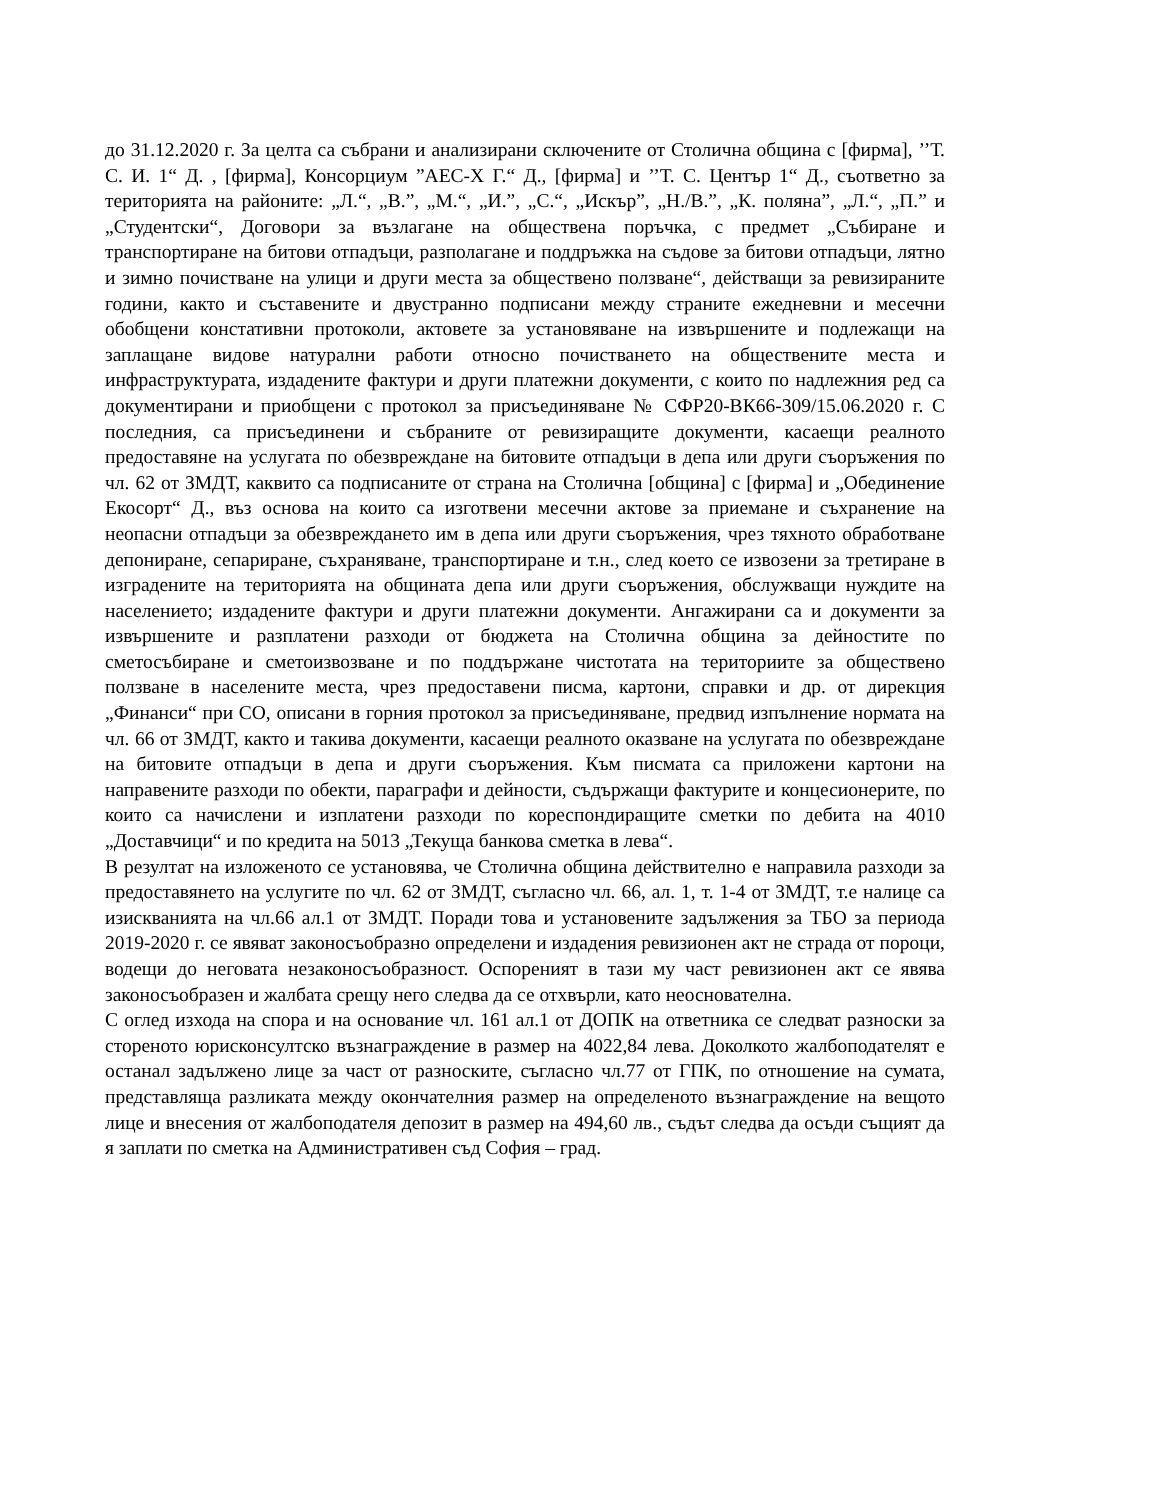до 31.12.2020 г. За целта са събрани и анализирани сключените от Столична община с [фирма], ’’Т. С. И. 1“ Д. , [фирма], Консорциум ”АЕС-Х Г.“ Д., [фирма] и ’’Т. С. Център 1“ Д., съответно за територията на районите: „Л.“, „В.”, „М.“, „И.”, „С.“, „Искър”, „Н./В.”, „К. поляна”, „Л.“, „П.” и „Студентски“, Договори за възлагане на обществена поръчка, с предмет „Събиране и транспортиране на битови отпадъци, разполагане и поддръжка на съдове за битови отпадъци, лятно и зимно почистване на улици и други места за обществено ползване“, действащи за ревизираните години, както и съставените и двустранно подписани между страните ежедневни и месечни обобщени констативни протоколи, актовете за установяване на извършените и подлежащи на заплащане видове натурални работи относно почистването на обществените места и инфраструктурата, издадените фактури и други платежни документи, с които по надлежния ред са документирани и приобщени с протокол за присъединяване № СФР20-ВК66-309/15.06.2020 г. С последния, са присъединени и събраните от ревизиращите документи, касаещи реалното предоставяне на услугата по обезвреждане на битовите отпадъци в депа или други съоръжения по чл. 62 от ЗМДТ, каквито са подписаните от страна на Столична [община] с [фирма] и „Обединение Екосорт“ Д., въз основа на които са изготвени месечни актове за приемане и съхранение на неопасни отпадъци за обезвреждането им в депа или други съоръжения, чрез тяхното обработване депониране, сепариране, съхраняване, транспортиране и т.н., след което се извозени за третиране в изградените на територията на общината депа или други съоръжения, обслужващи нуждите на населението; издадените фактури и други платежни документи. Ангажирани са и документи за извършените и разплатени разходи от бюджета на Столична община за дейностите по сметосъбиране и сметоизвозване и по поддържане чистотата на териториите за обществено ползване в населените места, чрез предоставени писма, картони, справки и др. от дирекция „Финанси“ при СО, описани в горния протокол за присъединяване, предвид изпълнение нормата на чл. 66 от ЗМДТ, както и такива документи, касаещи реалното оказване на услугата по обезвреждане на битовите отпадъци в депа и други съоръжения. Към писмата са приложени картони на направените разходи по обекти, параграфи и дейности, съдържащи фактурите и концесионерите, по които са начислени и изплатени разходи по кореспондиращите сметки по дебита на 4010 „Доставчици“ и по кредита на 5013 „Текуща банкова сметка в лева“.
В резултат на изложеното се установява, че Столична община действително е направила разходи за предоставянето на услугите по чл. 62 от ЗМДТ, съгласно чл. 66, ал. 1, т. 1-4 от ЗМДТ, т.е налице са изискванията на чл.66 ал.1 от ЗМДТ. Поради това и установените задължения за ТБО за периода 2019-2020 г. се явяват законосъобразно определени и издадения ревизионен акт не страда от пороци, водещи до неговата незаконосъобразност. Оспореният в тази му част ревизионен акт се явява законосъобразен и жалбата срещу него следва да се отхвърли, като неоснователна.
С оглед изхода на спора и на основание чл. 161 ал.1 от ДОПК на ответника се следват разноски за стореното юрисконсултско възнаграждение в размер на 4022,84 лева. Доколкото жалбоподателят е останал задължено лице за част от разноските, съгласно чл.77 от ГПК, по отношение на сумата, представляща разликата между окончателния размер на определеното възнаграждение на вещото лице и внесения от жалбоподателя депозит в размер на 494,60 лв., съдът следва да осъди същият да я заплати по сметка на Административен съд София – град.